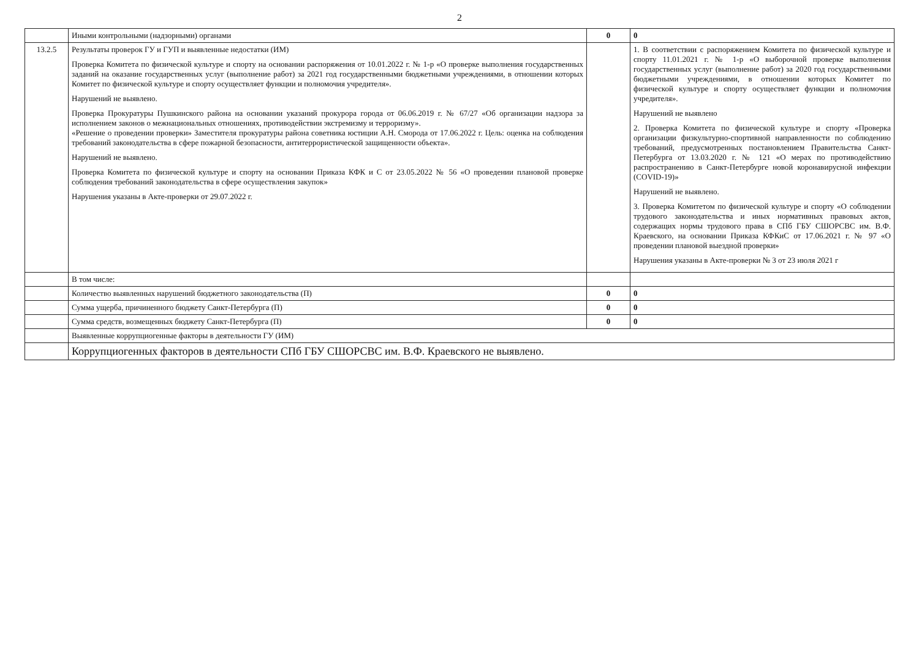2
| | Иными контрольными (надзорными) органами | 0 | 0 |
| 13.2.5 | Результаты проверок ГУ и ГУП и выявленные недостатки (ИМ) Проверка Комитета по физической культуре и спорту на основании распоряжения от 10.01.2022 г. № 1-р «О проверке выполнения государственных заданий на оказание государственных услуг (выполнение работ) за 2021 год государственными бюджетными учреждениями, в отношении которых Комитет по физической культуре и спорту осуществляет функции и полномочия учредителя». Нарушений не выявлено. Проверка Прокуратуры Пушкинского района на основании указаний прокурора города от 06.06.2019 г. № 67/27 «Об организации надзора за исполнением законов о межнациональных отношениях, противодействии экстремизму и терроризму». «Решение о проведении проверки» Заместителя прокуратуры района советника юстиции А.Н. Сморода от 17.06.2022 г. Цель: оценка на соблюдения требований законодательства в сфере пожарной безопасности, антитеррористической защищенности объекта». Нарушений не выявлено. Проверка Комитета по физической культуре и спорту на основании Приказа КФК и С от 23.05.2022 № 56 «О проведении плановой проверке соблюдения требований законодательства в сфере осуществления закупок» Нарушения указаны в Акте-проверки от 29.07.2022 г. | | 1. В соответствии с распоряжением Комитета по физической культуре и спорту 11.01.2021 г. № 1-р «О выборочной проверке выполнения государственных услуг (выполнение работ) за 2020 год государственными бюджетными учреждениями, в отношении которых Комитет по физической культуре и спорту осуществляет функции и полномочия учредителя». Нарушений не выявлено 2. Проверка Комитета по физической культуре и спорту «Проверка организации физкультурно-спортивной направленности по соблюдению требований, предусмотренных постановлением Правительства Санкт-Петербурга от 13.03.2020 г. № 121 «О мерах по противодействию распространению в Санкт-Петербурге новой коронавирусной инфекции (COVID-19)» Нарушений не выявлено. 3. Проверка Комитетом по физической культуре и спорту «О соблюдении трудового законодательства и иных нормативных правовых актов, содержащих нормы трудового права в СПб ГБУ СШОРСВС им. В.Ф. Краевского, на основании Приказа КФКиС от 17.06.2021 г. № 97 «О проведении плановой выездной проверки» Нарушения указаны в Акте-проверки № 3 от 23 июля 2021 г |
| | В том числе: | | |
| | Количество выявленных нарушений бюджетного законодательства (П) | 0 | 0 |
| | Сумма ущерба, причиненного бюджету Санкт-Петербурга (П) | 0 | 0 |
| | Сумма средств, возмещенных бюджету Санкт-Петербурга (П) | 0 | 0 |
| | Выявленные коррупциогенные факторы в деятельности ГУ (ИМ) | | |
| | Коррупциогенных факторов в деятельности СПб ГБУ СШОРСВС им. В.Ф. Краевского не выявлено. | | |